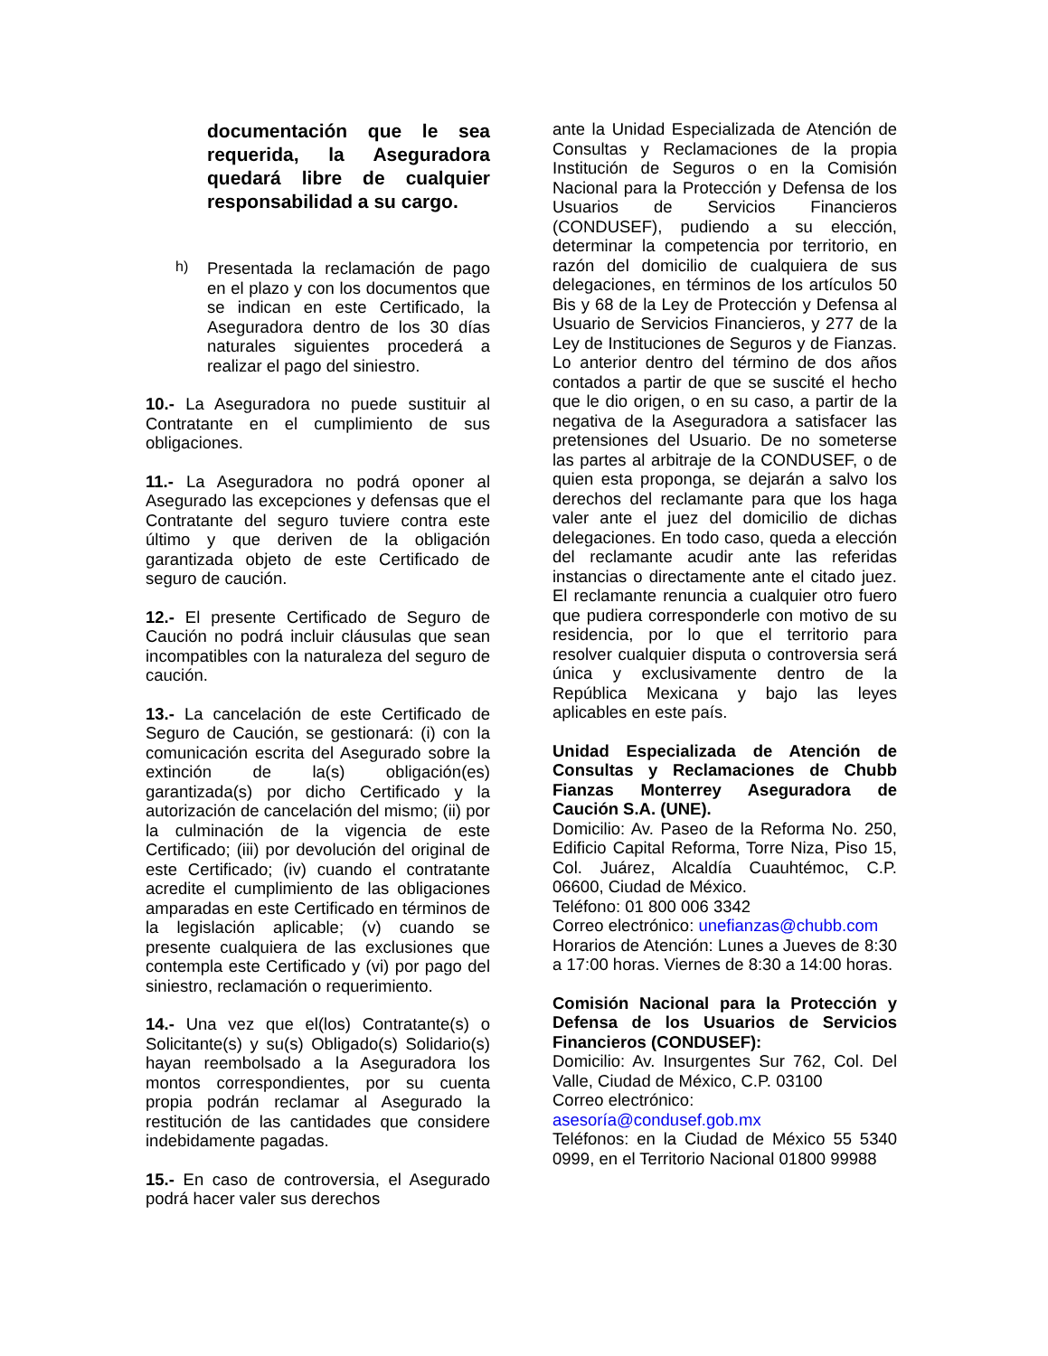documentación que le sea requerida, la Aseguradora quedará libre de cualquier responsabilidad a su cargo.
h)
Presentada la reclamación de pago en el plazo y con los documentos que se indican en este Certificado, la Aseguradora dentro de los 30 días naturales siguientes procederá a realizar el pago del siniestro.
10.- La Aseguradora no puede sustituir al Contratante en el cumplimiento de sus obligaciones.
11.- La Aseguradora no podrá oponer al Asegurado las excepciones y defensas que el Contratante del seguro tuviere contra este último y que deriven de la obligación garantizada objeto de este Certificado de seguro de caución.
12.- El presente Certificado de Seguro de Caución no podrá incluir cláusulas que sean incompatibles con la naturaleza del seguro de caución.
13.- La cancelación de este Certificado de Seguro de Caución, se gestionará: (i) con la comunicación escrita del Asegurado sobre la extinción de la(s) obligación(es) garantizada(s) por dicho Certificado y la autorización de cancelación del mismo; (ii) por la culminación de la vigencia de este Certificado; (iii) por devolución del original de este Certificado; (iv) cuando el contratante acredite el cumplimiento de las obligaciones amparadas en este Certificado en términos de la legislación aplicable; (v) cuando se presente cualquiera de las exclusiones que contempla este Certificado y (vi) por pago del siniestro, reclamación o requerimiento.
14.- Una vez que el(los) Contratante(s) o Solicitante(s) y su(s) Obligado(s) Solidario(s) hayan reembolsado a la Aseguradora los montos correspondientes, por su cuenta propia podrán reclamar al Asegurado la restitución de las cantidades que considere indebidamente pagadas.
15.- En caso de controversia, el Asegurado podrá hacer valer sus derechos
ante la Unidad Especializada de Atención de Consultas y Reclamaciones de la propia Institución de Seguros o en la Comisión Nacional para la Protección y Defensa de los Usuarios de Servicios Financieros (CONDUSEF), pudiendo a su elección, determinar la competencia por territorio, en razón del domicilio de cualquiera de sus delegaciones, en términos de los artículos 50 Bis y 68 de la Ley de Protección y Defensa al Usuario de Servicios Financieros, y 277 de la Ley de Instituciones de Seguros y de Fianzas. Lo anterior dentro del término de dos años contados a partir de que se suscité el hecho que le dio origen, o en su caso, a partir de la negativa de la Aseguradora a satisfacer las pretensiones del Usuario. De no someterse las partes al arbitraje de la CONDUSEF, o de quien esta proponga, se dejarán a salvo los derechos del reclamante para que los haga valer ante el juez del domicilio de dichas delegaciones. En todo caso, queda a elección del reclamante acudir ante las referidas instancias o directamente ante el citado juez. El reclamante renuncia a cualquier otro fuero que pudiera corresponderle con motivo de su residencia, por lo que el territorio para resolver cualquier disputa o controversia será única y exclusivamente dentro de la República Mexicana y bajo las leyes aplicables en este país.
Unidad Especializada de Atención de Consultas y Reclamaciones de Chubb Fianzas Monterrey Aseguradora de Caución S.A. (UNE).
Domicilio: Av. Paseo de la Reforma No. 250, Edificio Capital Reforma, Torre Niza, Piso 15, Col. Juárez, Alcaldía Cuauhtémoc, C.P. 06600, Ciudad de México.
Teléfono: 01 800 006 3342
Correo electrónico: unefianzas@chubb.com
Horarios de Atención: Lunes a Jueves de 8:30 a 17:00 horas. Viernes de 8:30 a 14:00 horas.
Comisión Nacional para la Protección y Defensa de los Usuarios de Servicios Financieros (CONDUSEF):
Domicilio: Av. Insurgentes Sur 762, Col. Del Valle, Ciudad de México, C.P. 03100
Correo electrónico:
asesoría@condusef.gob.mx
Teléfonos: en la Ciudad de México 55 5340 0999, en el Territorio Nacional 01800 99988